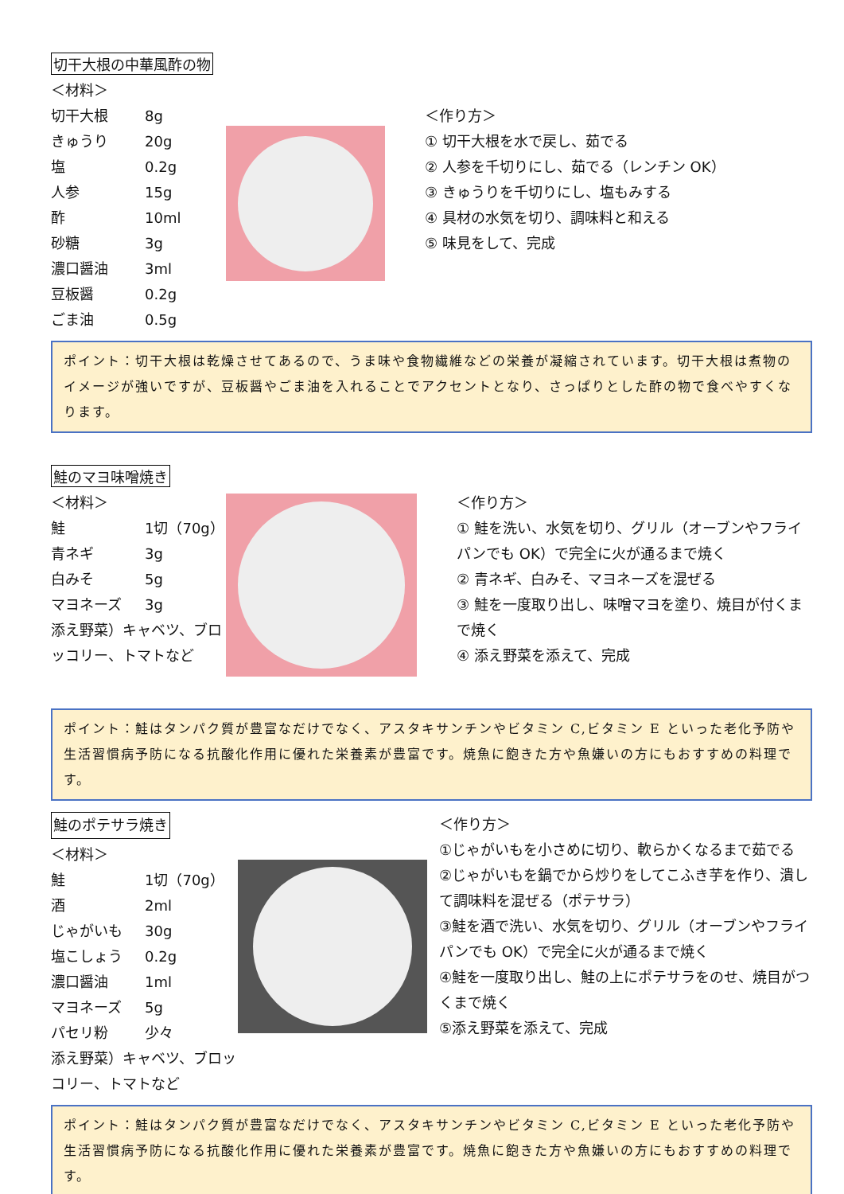切干大根の中華風酢の物
＜材料＞
切干大根 8g
きゅうり 20g
塩 0.2g
人参 15g
酢 10ml
砂糖 3g
濃口醤油 3ml
豆板醤 0.2g
ごま油 0.5g
＜作り方＞
① 切干大根を水で戻し、茹でる
② 人参を千切りにし、茹でる（レンチン OK）
③ きゅうりを千切りにし、塩もみする
④ 具材の水気を切り、調味料と和える
⑤ 味見をして、完成
ポイント：切干大根は乾燥させてあるので、うま味や食物繊維などの栄養が凝縮されています。切干大根は煮物のイメージが強いですが、豆板醤やごま油を入れることでアクセントとなり、さっぱりとした酢の物で食べやすくなります。
鮭のマヨ味噌焼き
＜材料＞
鮭 1切（70g）
青ネギ 3g
白みそ 5g
マヨネーズ 3g
添え野菜）キャベツ、ブロッコリー、トマトなど
＜作り方＞
① 鮭を洗い、水気を切り、グリル（オーブンやフライパンでも OK）で完全に火が通るまで焼く
② 青ネギ、白みそ、マヨネーズを混ぜる
③ 鮭を一度取り出し、味噌マヨを塗り、焼目が付くまで焼く
④ 添え野菜を添えて、完成
ポイント：鮭はタンパク質が豊富なだけでなく、アスタキサンチンやビタミン C,ビタミン E といった老化予防や生活習慣病予防になる抗酸化作用に優れた栄養素が豊富です。焼魚に飽きた方や魚嫌いの方にもおすすめの料理です。
鮭のポテサラ焼き
＜材料＞
鮭 1切（70g）
酒 2ml
じゃがいも 30g
塩こしょう 0.2g
濃口醤油 1ml
マヨネーズ 5g
パセリ粉 少々
添え野菜）キャベツ、ブロッコリー、トマトなど
＜作り方＞
①じゃがいもを小さめに切り、軟らかくなるまで茹でる
②じゃがいもを鍋でから炒りをしてこふき芋を作り、潰して調味料を混ぜる（ポテサラ）
③鮭を酒で洗い、水気を切り、グリル（オーブンやフライパンでも OK）で完全に火が通るまで焼く
④鮭を一度取り出し、鮭の上にポテサラをのせ、焼目がつくまで焼く
⑤添え野菜を添えて、完成
ポイント：鮭はタンパク質が豊富なだけでなく、アスタキサンチンやビタミン C,ビタミン E といった老化予防や生活習慣病予防になる抗酸化作用に優れた栄養素が豊富です。焼魚に飽きた方や魚嫌いの方にもおすすめの料理です。